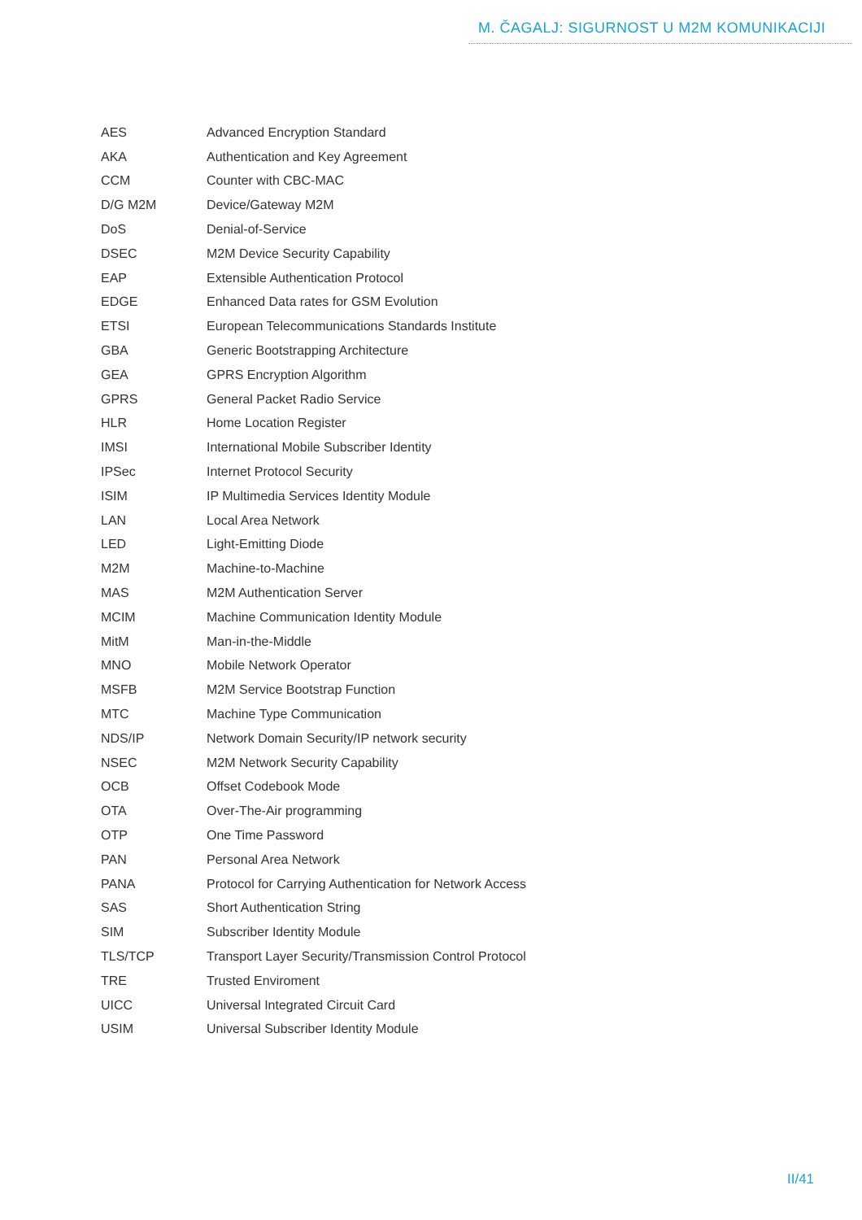M. ČAGALJ: SIGURNOST U M2M KOMUNIKACIJI
| AES | Advanced Encryption Standard |
| AKA | Authentication and Key Agreement |
| CCM | Counter with CBC-MAC |
| D/G M2M | Device/Gateway M2M |
| DoS | Denial-of-Service |
| DSEC | M2M Device Security Capability |
| EAP | Extensible Authentication Protocol |
| EDGE | Enhanced Data rates for GSM Evolution |
| ETSI | European Telecommunications Standards Institute |
| GBA | Generic Bootstrapping Architecture |
| GEA | GPRS Encryption Algorithm |
| GPRS | General Packet Radio Service |
| HLR | Home Location Register |
| IMSI | International Mobile Subscriber Identity |
| IPSec | Internet Protocol Security |
| ISIM | IP Multimedia Services Identity Module |
| LAN | Local Area Network |
| LED | Light-Emitting Diode |
| M2M | Machine-to-Machine |
| MAS | M2M Authentication Server |
| MCIM | Machine Communication Identity Module |
| MitM | Man-in-the-Middle |
| MNO | Mobile Network Operator |
| MSFB | M2M Service Bootstrap Function |
| MTC | Machine Type Communication |
| NDS/IP | Network Domain Security/IP network security |
| NSEC | M2M Network Security Capability |
| OCB | Offset Codebook Mode |
| OTA | Over-The-Air programming |
| OTP | One Time Password |
| PAN | Personal Area Network |
| PANA | Protocol for Carrying Authentication for Network Access |
| SAS | Short Authentication String |
| SIM | Subscriber Identity Module |
| TLS/TCP | Transport Layer Security/Transmission Control Protocol |
| TRE | Trusted Enviroment |
| UICC | Universal Integrated Circuit Card |
| USIM | Universal Subscriber Identity Module |
II/41